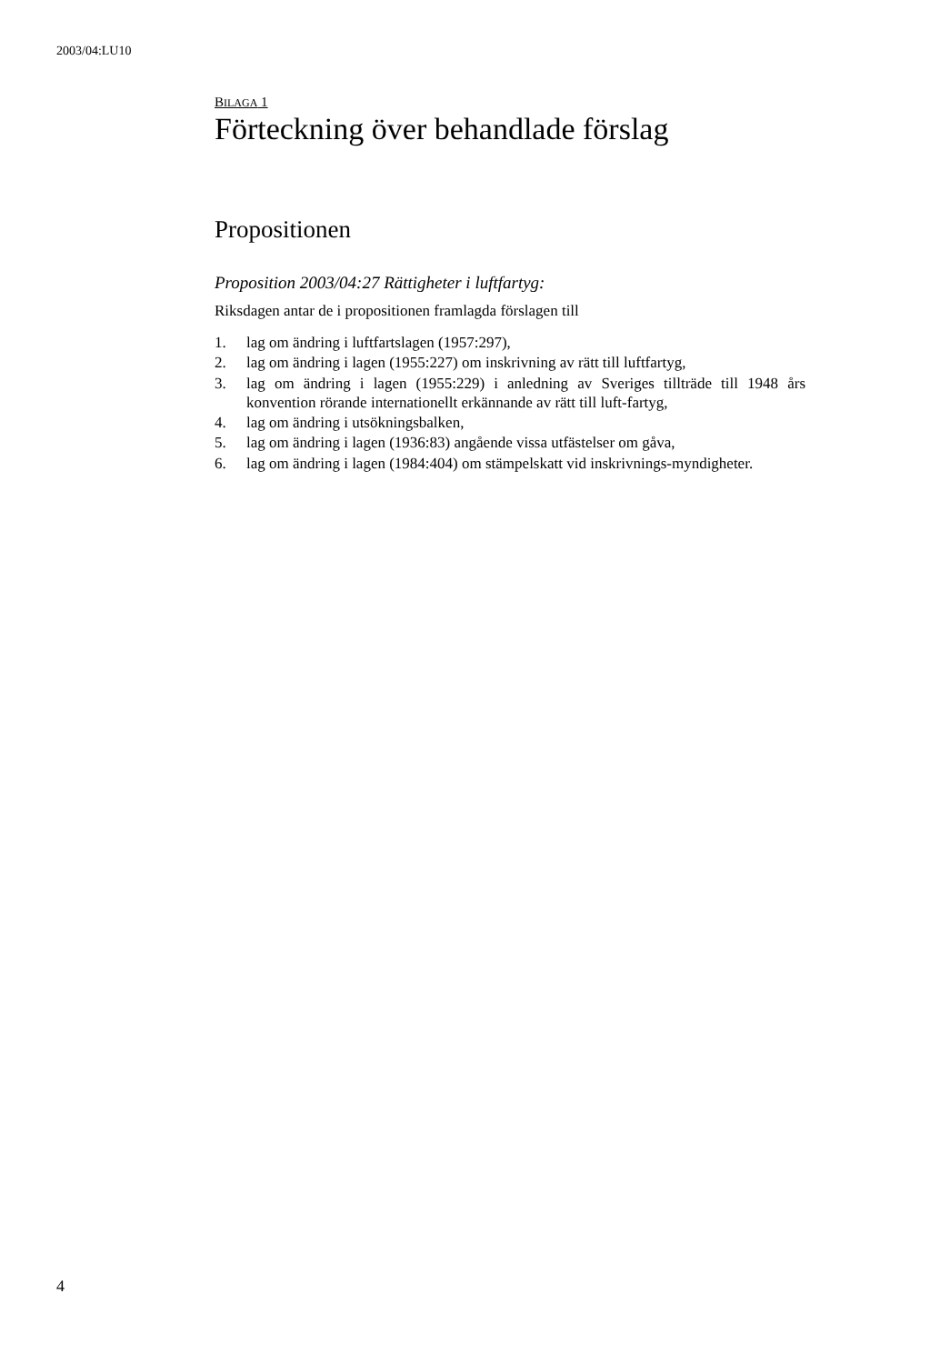2003/04:LU10
BILAGA 1
Förteckning över behandlade förslag
Propositionen
Proposition 2003/04:27 Rättigheter i luftfartyg:
Riksdagen antar de i propositionen framlagda förslagen till
1. lag om ändring i luftfartslagen (1957:297),
2. lag om ändring i lagen (1955:227) om inskrivning av rätt till luftfartyg,
3. lag om ändring i lagen (1955:229) i anledning av Sveriges tillträde till 1948 års konvention rörande internationellt erkännande av rätt till luft-fartyg,
4. lag om ändring i utsökningsbalken,
5. lag om ändring i lagen (1936:83) angående vissa utfästelser om gåva,
6. lag om ändring i lagen (1984:404) om stämpelskatt vid inskrivnings-myndigheter.
4